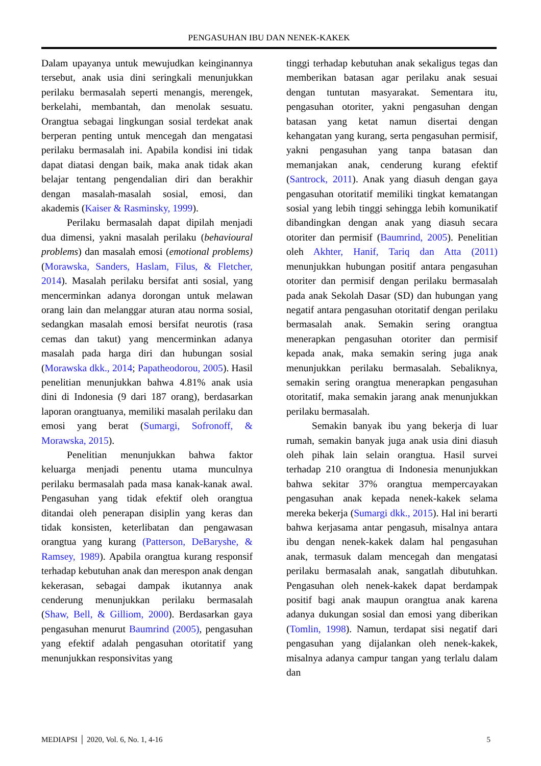PENGASUHAN IBU DAN NENEK-KAKEK
Dalam upayanya untuk mewujudkan keinginannya tersebut, anak usia dini seringkali menunjukkan perilaku bermasalah seperti menangis, merengek, berkelahi, membantah, dan menolak sesuatu. Orangtua sebagai lingkungan sosial terdekat anak berperan penting untuk mencegah dan mengatasi perilaku bermasalah ini. Apabila kondisi ini tidak dapat diatasi dengan baik, maka anak tidak akan belajar tentang pengendalian diri dan berakhir dengan masalah-masalah sosial, emosi, dan akademis (Kaiser & Rasminsky, 1999).
Perilaku bermasalah dapat dipilah menjadi dua dimensi, yakni masalah perilaku (behavioural problems) dan masalah emosi (emotional problems) (Morawska, Sanders, Haslam, Filus, & Fletcher, 2014). Masalah perilaku bersifat anti sosial, yang mencerminkan adanya dorongan untuk melawan orang lain dan melanggar aturan atau norma sosial, sedangkan masalah emosi bersifat neurotis (rasa cemas dan takut) yang mencerminkan adanya masalah pada harga diri dan hubungan sosial (Morawska dkk., 2014; Papatheodorou, 2005). Hasil penelitian menunjukkan bahwa 4.81% anak usia dini di Indonesia (9 dari 187 orang), berdasarkan laporan orangtuanya, memiliki masalah perilaku dan emosi yang berat (Sumargi, Sofronoff, & Morawska, 2015).
Penelitian menunjukkan bahwa faktor keluarga menjadi penentu utama munculnya perilaku bermasalah pada masa kanak-kanak awal. Pengasuhan yang tidak efektif oleh orangtua ditandai oleh penerapan disiplin yang keras dan tidak konsisten, keterlibatan dan pengawasan orangtua yang kurang (Patterson, DeBaryshe, & Ramsey, 1989). Apabila orangtua kurang responsif terhadap kebutuhan anak dan merespon anak dengan kekerasan, sebagai dampak ikutannya anak cenderung menunjukkan perilaku bermasalah (Shaw, Bell, & Gilliom, 2000). Berdasarkan gaya pengasuhan menurut Baumrind (2005), pengasuhan yang efektif adalah pengasuhan otoritatif yang menunjukkan responsivitas yang
tinggi terhadap kebutuhan anak sekaligus tegas dan memberikan batasan agar perilaku anak sesuai dengan tuntutan masyarakat. Sementara itu, pengasuhan otoriter, yakni pengasuhan dengan batasan yang ketat namun disertai dengan kehangatan yang kurang, serta pengasuhan permisif, yakni pengasuhan yang tanpa batasan dan memanjakan anak, cenderung kurang efektif (Santrock, 2011). Anak yang diasuh dengan gaya pengasuhan otoritatif memiliki tingkat kematangan sosial yang lebih tinggi sehingga lebih komunikatif dibandingkan dengan anak yang diasuh secara otoriter dan permisif (Baumrind, 2005). Penelitian oleh Akhter, Hanif, Tariq dan Atta (2011) menunjukkan hubungan positif antara pengasuhan otoriter dan permisif dengan perilaku bermasalah pada anak Sekolah Dasar (SD) dan hubungan yang negatif antara pengasuhan otoritatif dengan perilaku bermasalah anak. Semakin sering orangtua menerapkan pengasuhan otoriter dan permisif kepada anak, maka semakin sering juga anak menunjukkan perilaku bermasalah. Sebaliknya, semakin sering orangtua menerapkan pengasuhan otoritatif, maka semakin jarang anak menunjukkan perilaku bermasalah.
Semakin banyak ibu yang bekerja di luar rumah, semakin banyak juga anak usia dini diasuh oleh pihak lain selain orangtua. Hasil survei terhadap 210 orangtua di Indonesia menunjukkan bahwa sekitar 37% orangtua mempercayakan pengasuhan anak kepada nenek-kakek selama mereka bekerja (Sumargi dkk., 2015). Hal ini berarti bahwa kerjasama antar pengasuh, misalnya antara ibu dengan nenek-kakek dalam hal pengasuhan anak, termasuk dalam mencegah dan mengatasi perilaku bermasalah anak, sangatlah dibutuhkan. Pengasuhan oleh nenek-kakek dapat berdampak positif bagi anak maupun orangtua anak karena adanya dukungan sosial dan emosi yang diberikan (Tomlin, 1998). Namun, terdapat sisi negatif dari pengasuhan yang dijalankan oleh nenek-kakek, misalnya adanya campur tangan yang terlalu dalam dan
MEDIAPSI │ 2020, Vol. 6, No. 1, 4-16 5